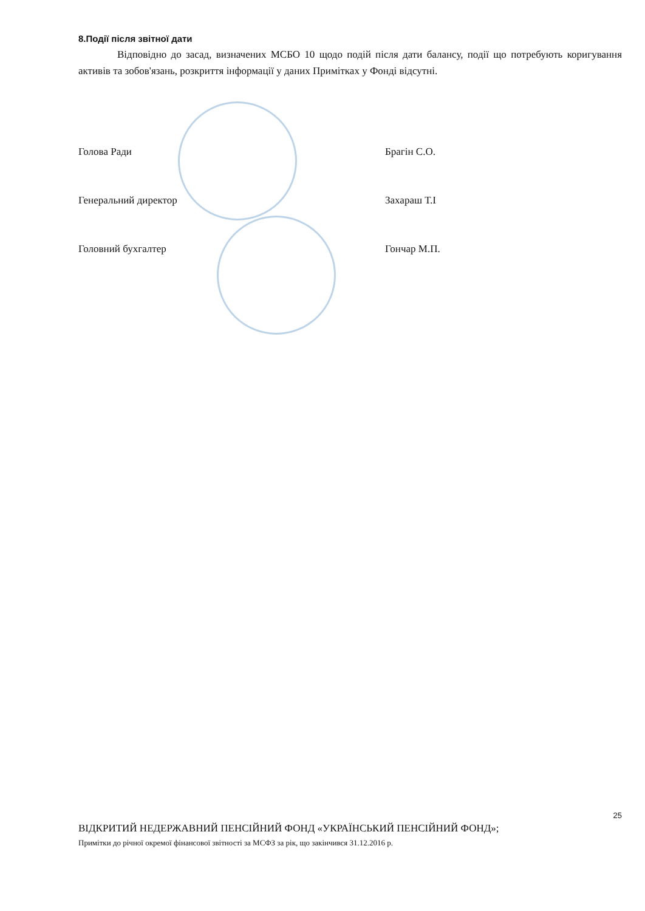8.Події після звітної дати
Відповідно до засад, визначених МСБО 10 щодо подій після дати балансу, події що потребують коригування активів та зобов'язань, розкриття інформації у даних Примітках у Фонді відсутні.
Голова Ради Брагін С.О.
Генеральний директор Захараш Т.І
Головний бухгалтер Гончар М.П.
25
ВІДКРИТИЙ НЕДЕРЖАВНИЙ ПЕНСІЙНИЙ ФОНД «УКРАЇНСЬКИЙ ПЕНСІЙНИЙ ФОНД»;
Примітки до річної окремої фінансової звітності за МСФЗ за рік, що закінчився 31.12.2016 р.